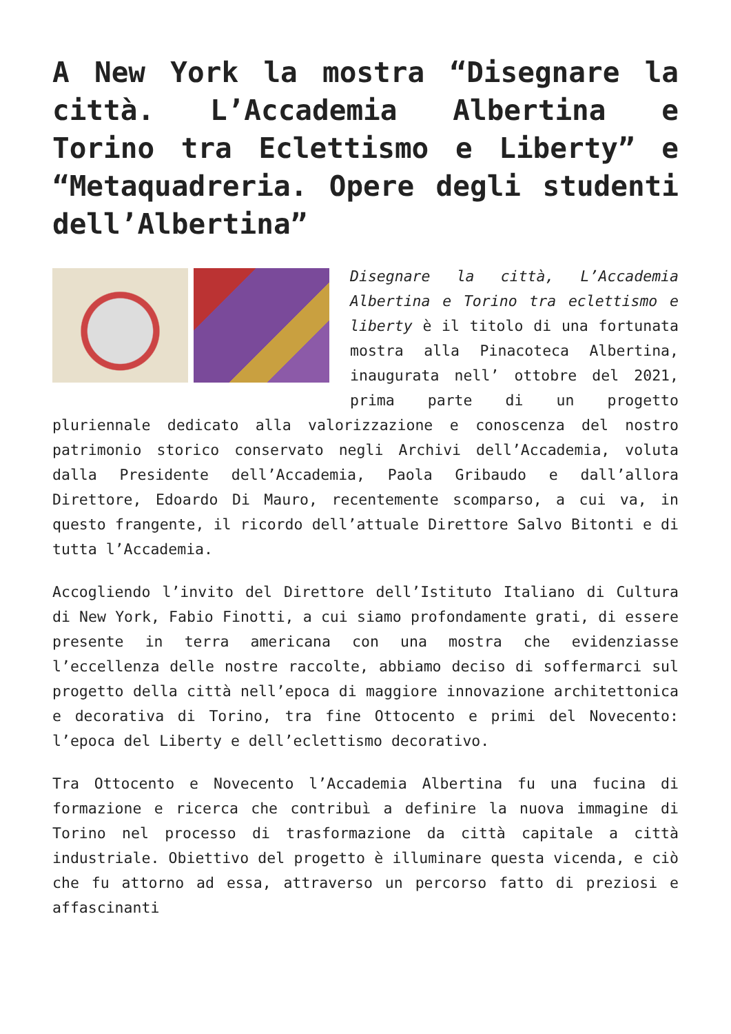A New York la mostra “Disegnare la città. L’Accademia Albertina e Torino tra Eclettismo e Liberty” e “Metaquadreria. Opere degli studenti dell’Albertina”
Disegnare la città, L’Accademia Albertina e Torino tra eclettismo e liberty è il titolo di una fortunata mostra alla Pinacoteca Albertina, inaugurata nell’ ottobre del 2021, prima parte di un progetto pluriennale dedicato alla valorizzazione e conoscenza del nostro patrimonio storico conservato negli Archivi dell’Accademia, voluta dalla Presidente dell’Accademia, Paola Gribaudo e dall’allora Direttore, Edoardo Di Mauro, recentemente scomparso, a cui va, in questo frangente, il ricordo dell’attuale Direttore Salvo Bitonti e di tutta l’Accademia.
Accogliendo l’invito del Direttore dell’Istituto Italiano di Cultura di New York, Fabio Finotti, a cui siamo profondamente grati, di essere presente in terra americana con una mostra che evidenziasse l’eccellenza delle nostre raccolte, abbiamo deciso di soffermarci sul progetto della città nell’epoca di maggiore innovazione architettonica e decorativa di Torino, tra fine Ottocento e primi del Novecento: l’epoca del Liberty e dell’eclettismo decorativo.
Tra Ottocento e Novecento l’Accademia Albertina fu una fucina di formazione e ricerca che contribuì a definire la nuova immagine di Torino nel processo di trasformazione da città capitale a città industriale. Obiettivo del progetto è illuminare questa vicenda, e ciò che fu attorno ad essa, attraverso un percorso fatto di preziosi e affascinanti